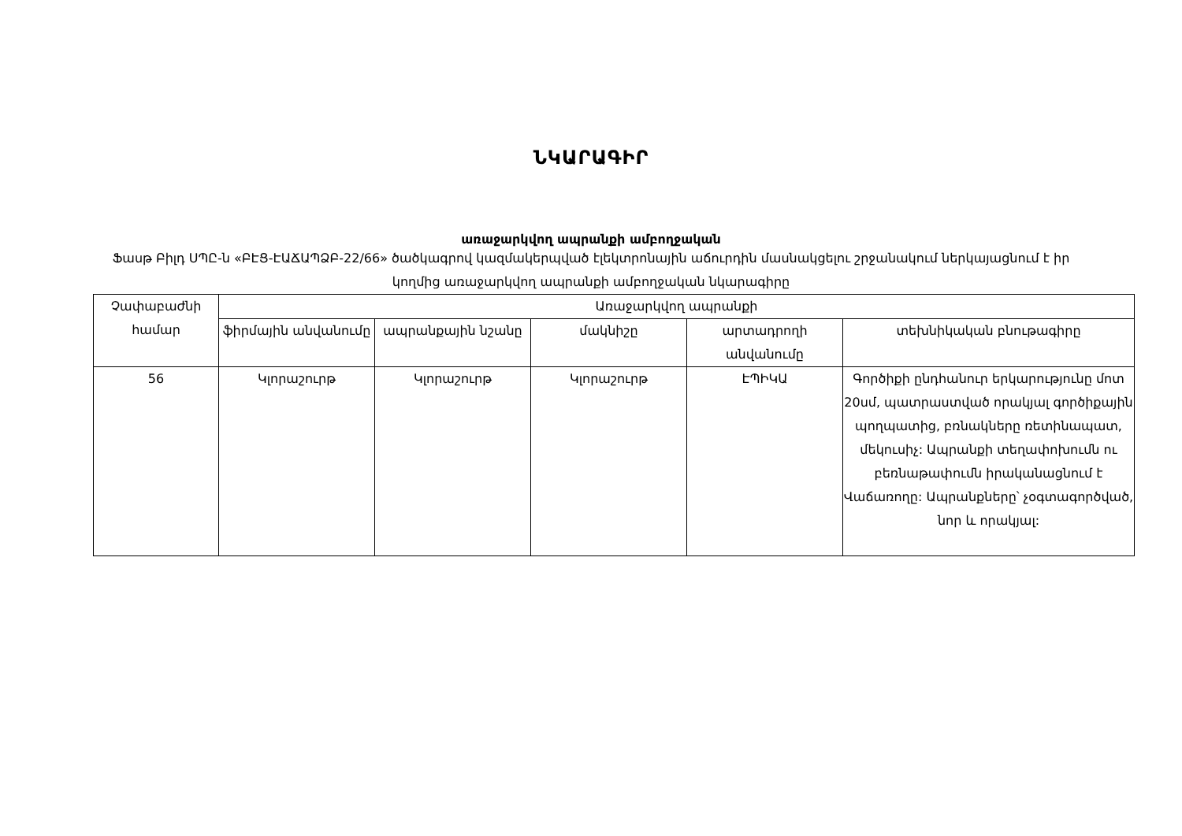ՆԿԱՐԱԳԻՐ
առաջարկվող ապրանքի ամբողջական
Ֆասթ Բիլդ ՍՊԸ-ն «ԲԷՑ-ԷԱՃԱՊՁԲ-22/66» ծածկագրով կազմակերպված էլեկտրոնային աճուրդին մասնակցելու շրջանակում ներկայացնում է իր կողմից առաջարկվող ապրանքի ամբողջական նկարագիրը
| Չափաբաժնի համար | Առաջարկվող ապրանքի | | | | |
| --- | --- | --- | --- | --- | --- |
| | ֆիրմային անվանումը | ապրանքային նշանը | մակնիշը | արտադրողի անվանումը | տեխնիկական բնութագիրը |
| 56 | Կլորաշուրթ | Կլորաշուրթ | Կլորաշուրթ | ԷՊԻԿԱ | Գործիքի ընդհանուր երկարությունը մոտ 20սմ, պատրաստված որակյալ գործիքային պողպատից, բռնակները ռետինապատ, մեկուսիչ: Ապրանքի տեղափոխումն ու բեռնաթափումն իրականացնում է Վաճառողը: Ապրանքները՝ չօգտագործված, նոր և որակյալ: |